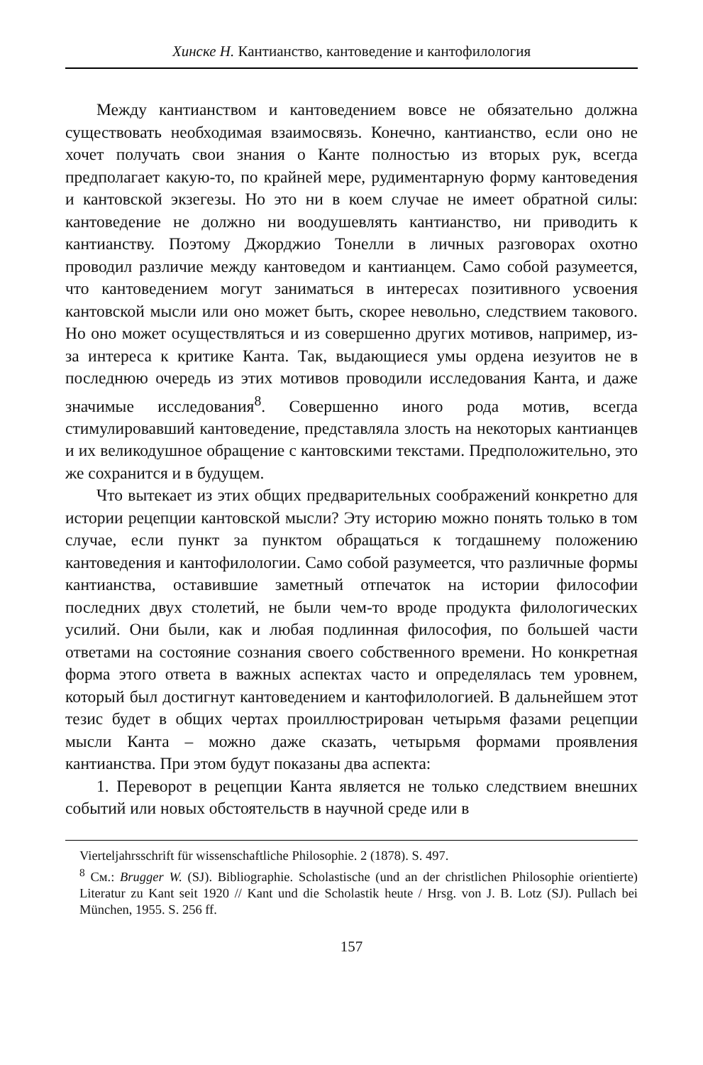Хинске Н. Кантианство, кантоведение и кантофилология
Между кантианством и кантоведением вовсе не обязательно должна существовать необходимая взаимосвязь. Конечно, кантианство, если оно не хочет получать свои знания о Канте полностью из вторых рук, всегда предполагает какую-то, по крайней мере, рудиментарную форму кантоведения и кантовской экзегезы. Но это ни в коем случае не имеет обратной силы: кантоведение не должно ни воодушевлять кантианство, ни приводить к кантианству. Поэтому Джорджио Тонелли в личных разговорах охотно проводил различие между кантоведом и кантианцем. Само собой разумеется, что кантоведением могут заниматься в интересах позитивного усвоения кантовской мысли или оно может быть, скорее невольно, следствием такового. Но оно может осуществляться и из совершенно других мотивов, например, из-за интереса к критике Канта. Так, выдающиеся умы ордена иезуитов не в последнюю очередь из этих мотивов проводили исследования Канта, и даже значимые исследования<sup>8</sup>. Совершенно иного рода мотив, всегда стимулировавший кантоведение, представляла злость на некоторых кантианцев и их великодушное обращение с кантовскими текстами. Предположительно, это же сохранится и в будущем.
Что вытекает из этих общих предварительных соображений конкретно для истории рецепции кантовской мысли? Эту историю можно понять только в том случае, если пункт за пунктом обращаться к тогдашнему положению кантоведения и кантофилологии. Само собой разумеется, что различные формы кантианства, оставившие заметный отпечаток на истории философии последних двух столетий, не были чем-то вроде продукта филологических усилий. Они были, как и любая подлинная философия, по большей части ответами на состояние сознания своего собственного времени. Но конкретная форма этого ответа в важных аспектах часто и определялась тем уровнем, который был достигнут кантоведением и кантофилологией. В дальнейшем этот тезис будет в общих чертах проиллюстрирован четырьмя фазами рецепции мысли Канта – можно даже сказать, четырьмя формами проявления кантианства. При этом будут показаны два аспекта:
1. Переворот в рецепции Канта является не только следствием внешних событий или новых обстоятельств в научной среде или в
Vierteljahrsschrift für wissenschaftliche Philosophie. 2 (1878). S. 497.
<sup>8</sup> См.: Brugger W. (SJ). Bibliographie. Scholastische (und an der christlichen Philosophie orientierte) Literatur zu Kant seit 1920 // Kant und die Scholastik heute / Hrsg. von J. B. Lotz (SJ). Pullach bei München, 1955. S. 256 ff.
157